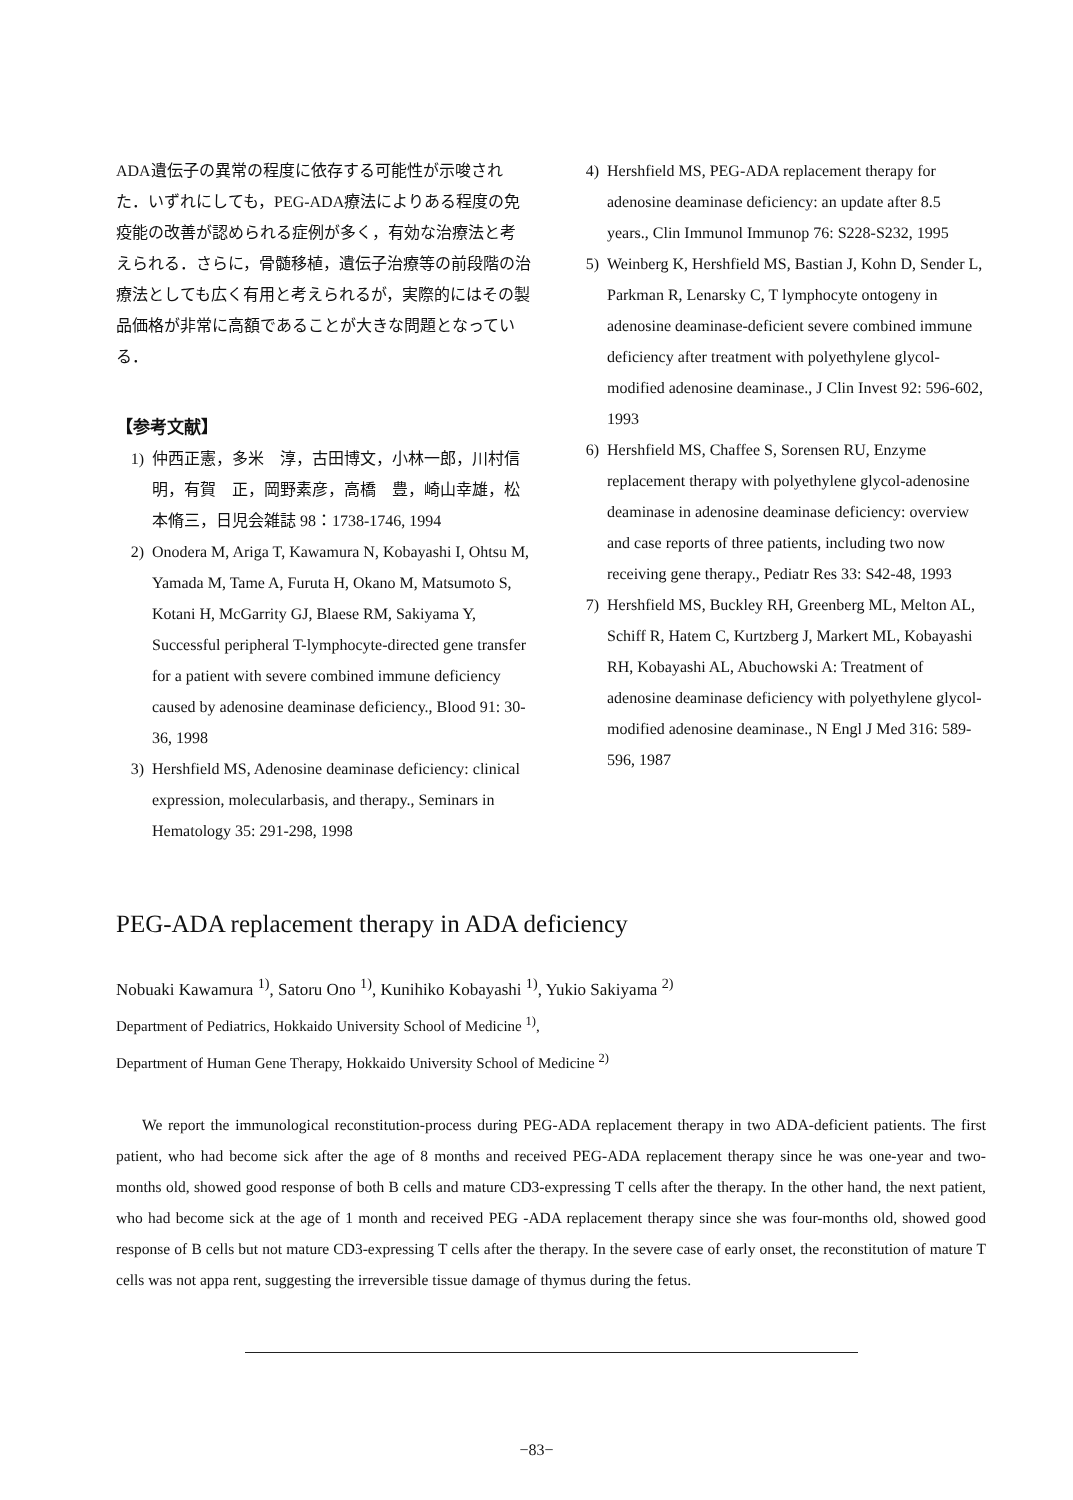ADA遺伝子の異常の程度に依存する可能性が示唆された．いずれにしても，PEG-ADA療法によりある程度の免疫能の改善が認められる症例が多く，有効な治療法と考えられる．さらに，骨髄移植，遺伝子治療等の前段階の治療法としても広く有用と考えられるが，実際的にはその製品価格が非常に高額であることが大きな問題となっている．
【参考文献】
1) 仲西正憲，多米　淳，古田博文，小林一郎，川村信明，有賀　正，岡野素彦，高橋　豊，崎山幸雄，松本脩三，日児会雑誌 98：1738-1746, 1994
2) Onodera M, Ariga T, Kawamura N, Kobayashi I, Ohtsu M, Yamada M, Tame A, Furuta H, Okano M, Matsumoto S, Kotani H, McGarrity GJ, Blaese RM, Sakiyama Y, Successful peripheral T-lymphocyte-directed gene transfer for a patient with severe combined immune deficiency caused by adenosine deaminase deficiency., Blood 91: 30-36, 1998
3) Hershfield MS, Adenosine deaminase deficiency: clinical expression, molecularbasis, and therapy., Seminars in Hematology 35: 291-298, 1998
4) Hershfield MS, PEG-ADA replacement therapy for adenosine deaminase deficiency: an update after 8.5 years., Clin Immunol Immunop 76: S228-S232, 1995
5) Weinberg K, Hershfield MS, Bastian J, Kohn D, Sender L, Parkman R, Lenarsky C, T lymphocyte ontogeny in adenosine deaminase-deficient severe combined immune deficiency after treatment with polyethylene glycol-modified adenosine deaminase., J Clin Invest 92: 596-602, 1993
6) Hershfield MS, Chaffee S, Sorensen RU, Enzyme replacement therapy with polyethylene glycol-adenosine deaminase in adenosine deaminase deficiency: overview and case reports of three patients, including two now receiving gene therapy., Pediatr Res 33: S42-48, 1993
7) Hershfield MS, Buckley RH, Greenberg ML, Melton AL, Schiff R, Hatem C, Kurtzberg J, Markert ML, Kobayashi RH, Kobayashi AL, Abuchowski A: Treatment of adenosine deaminase deficiency with polyethylene glycol-modified adenosine deaminase., N Engl J Med 316: 589-596, 1987
PEG-ADA replacement therapy in ADA deficiency
Nobuaki Kawamura <sup>1)</sup>, Satoru Ono <sup>1)</sup>, Kunihiko Kobayashi <sup>1)</sup>, Yukio Sakiyama <sup>2)</sup>
Department of Pediatrics, Hokkaido University School of Medicine <sup>1)</sup>,
Department of Human Gene Therapy, Hokkaido University School of Medicine <sup>2)</sup>
We report the immunological reconstitution-process during PEG-ADA replacement therapy in two ADA-deficient patients. The first patient, who had become sick after the age of 8 months and received PEG-ADA replacement therapy since he was one-year and two-months old, showed good response of both B cells and mature CD3-expressing T cells after the therapy. In the other hand, the next patient, who had become sick at the age of 1 month and received PEG -ADA replacement therapy since she was four-months old, showed good response of B cells but not mature CD3-expressing T cells after the therapy. In the severe case of early onset, the reconstitution of mature T cells was not appa rent, suggesting the irreversible tissue damage of thymus during the fetus.
−83−